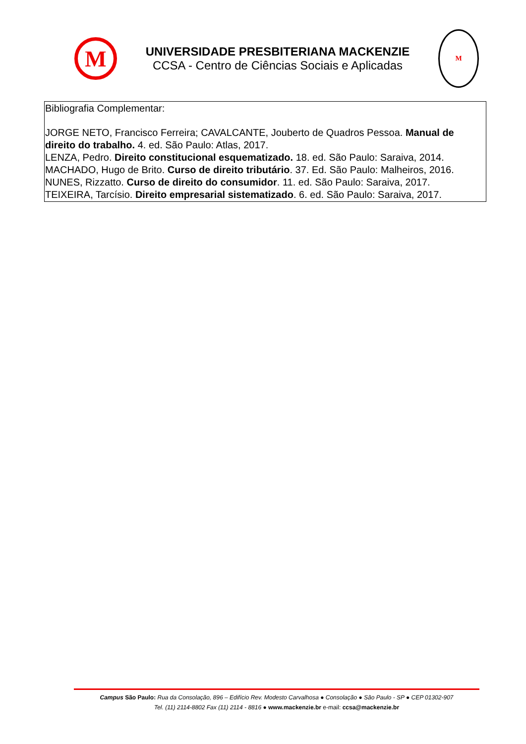M
UNIVERSIDADE PRESBITERIANA MACKENZIE
CCSA - Centro de Ciências Sociais e Aplicadas
M
Bibliografia Complementar:
JORGE NETO, Francisco Ferreira; CAVALCANTE, Jouberto de Quadros Pessoa. Manual de direito do trabalho. 4. ed. São Paulo: Atlas, 2017.
LENZA, Pedro. Direito constitucional esquematizado. 18. ed. São Paulo: Saraiva, 2014.
MACHADO, Hugo de Brito. Curso de direito tributário. 37. Ed. São Paulo: Malheiros, 2016.
NUNES, Rizzatto. Curso de direito do consumidor. 11. ed. São Paulo: Saraiva, 2017.
TEIXEIRA, Tarcísio. Direito empresarial sistematizado. 6. ed. São Paulo: Saraiva, 2017.
Campus São Paulo: Rua da Consolação, 896 – Edifício Rev. Modesto Carvalhosa ● Consolação ● São Paulo - SP ● CEP 01302-907
Tel. (11) 2114-8802 Fax (11) 2114 - 8816 ● www.mackenzie.br e-mail: ccsa@mackenzie.br